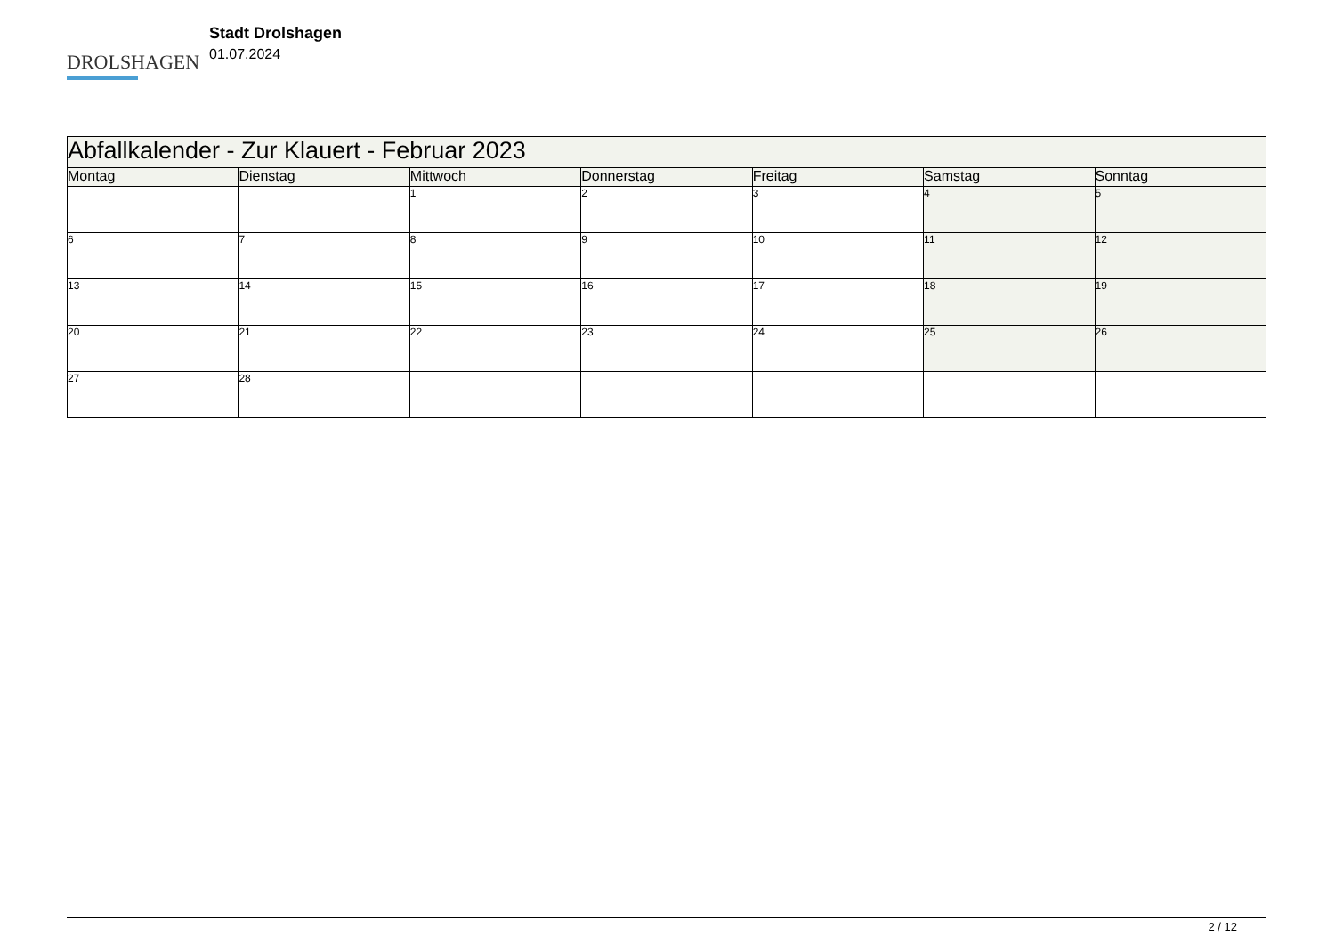DROLSHAGEN
Stadt Drolshagen
01.07.2024
| Abfallkalender - Zur Klauert - Februar 2023 | | | | | | |
| --- | --- | --- | --- | --- | --- | --- |
| Montag | Dienstag | Mittwoch | Donnerstag | Freitag | Samstag | Sonntag |
| | | 1 | 2 | 3 | 4 | 5 |
| 6 | 7 | 8 | 9 | 10 | 11 | 12 |
| 13 | 14 | 15 | 16 | 17 | 18 | 19 |
| 20 | 21 | 22 | 23 | 24 | 25 | 26 |
| 27 | 28 | | | | | |
2 / 12